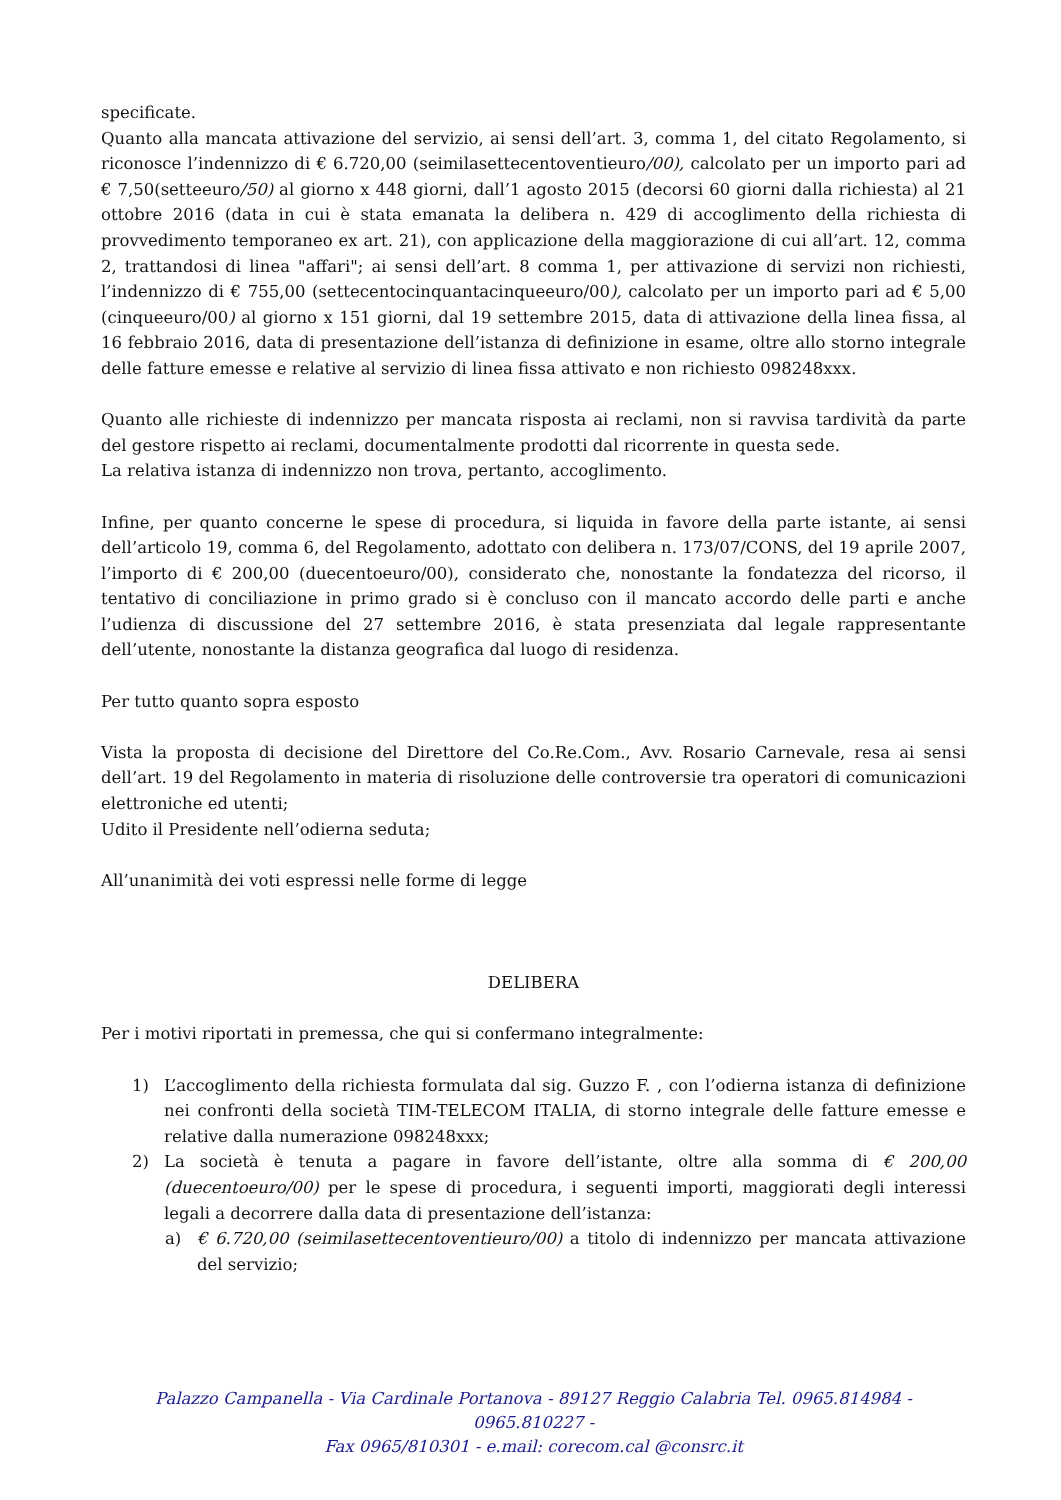specificate.
Quanto alla mancata attivazione del servizio, ai sensi dell’art. 3, comma 1, del citato Regolamento, si riconosce l’indennizzo di € 6.720,00 (seimilasettecentoventieuro/00), calcolato per un importo pari ad € 7,50(setteeuro/50) al giorno x 448 giorni, dall’1 agosto 2015 (decorsi 60 giorni dalla richiesta) al 21 ottobre 2016 (data in cui è stata emanata la delibera n. 429 di accoglimento della richiesta di provvedimento temporaneo ex art. 21), con applicazione della maggiorazione di cui all’art. 12, comma 2, trattandosi di linea "affari"; ai sensi dell’art. 8 comma 1, per attivazione di servizi non richiesti, l’indennizzo di € 755,00 (settecentocinquantacinqueeuro/00), calcolato per un importo pari ad € 5,00 (cinqueeuro/00) al giorno x 151 giorni, dal 19 settembre 2015, data di attivazione della linea fissa, al 16 febbraio 2016, data di presentazione dell’istanza di definizione in esame, oltre allo storno integrale delle fatture emesse e relative al servizio di linea fissa attivato e non richiesto 098248xxx.
Quanto alle richieste di indennizzo per mancata risposta ai reclami, non si ravvisa tardività da parte del gestore rispetto ai reclami, documentalmente prodotti dal ricorrente in questa sede.
La relativa istanza di indennizzo non trova, pertanto, accoglimento.
Infine, per quanto concerne le spese di procedura, si liquida in favore della parte istante, ai sensi dell’articolo 19, comma 6, del Regolamento, adottato con delibera n. 173/07/CONS, del 19 aprile 2007, l’importo di € 200,00 (duecentoeuro/00), considerato che, nonostante la fondatezza del ricorso, il tentativo di conciliazione in primo grado si è concluso con il mancato accordo delle parti e anche l’udienza di discussione del 27 settembre 2016, è stata presenziata dal legale rappresentante dell’utente, nonostante la distanza geografica dal luogo di residenza.
Per tutto quanto sopra esposto
Vista la proposta di decisione del Direttore del Co.Re.Com., Avv. Rosario Carnevale, resa ai sensi dell’art. 19 del Regolamento in materia di risoluzione delle controversie tra operatori di comunicazioni elettroniche ed utenti;
Udito il Presidente nell’odierna seduta;
All’unanimità dei voti espressi nelle forme di legge
DELIBERA
Per i motivi riportati in premessa, che qui si confermano integralmente:
1) L’accoglimento della richiesta formulata dal sig. Guzzo F. , con l’odierna istanza di definizione nei confronti della società TIM-TELECOM ITALIA, di storno integrale delle fatture emesse e relative dalla numerazione 098248xxx;
2) La società è tenuta a pagare in favore dell’istante, oltre alla somma di € 200,00 (duecentoeuro/00) per le spese di procedura, i seguenti importi, maggiorati degli interessi legali a decorrere dalla data di presentazione dell’istanza:
a) € 6.720,00 (seimilasettecentoventieuro/00) a titolo di indennizzo per mancata attivazione del servizio;
Palazzo Campanella - Via Cardinale Portanova - 89127 Reggio Calabria Tel. 0965.814984 - 0965.810227 -
Fax 0965/810301 - e.mail: corecom.cal @consrc.it